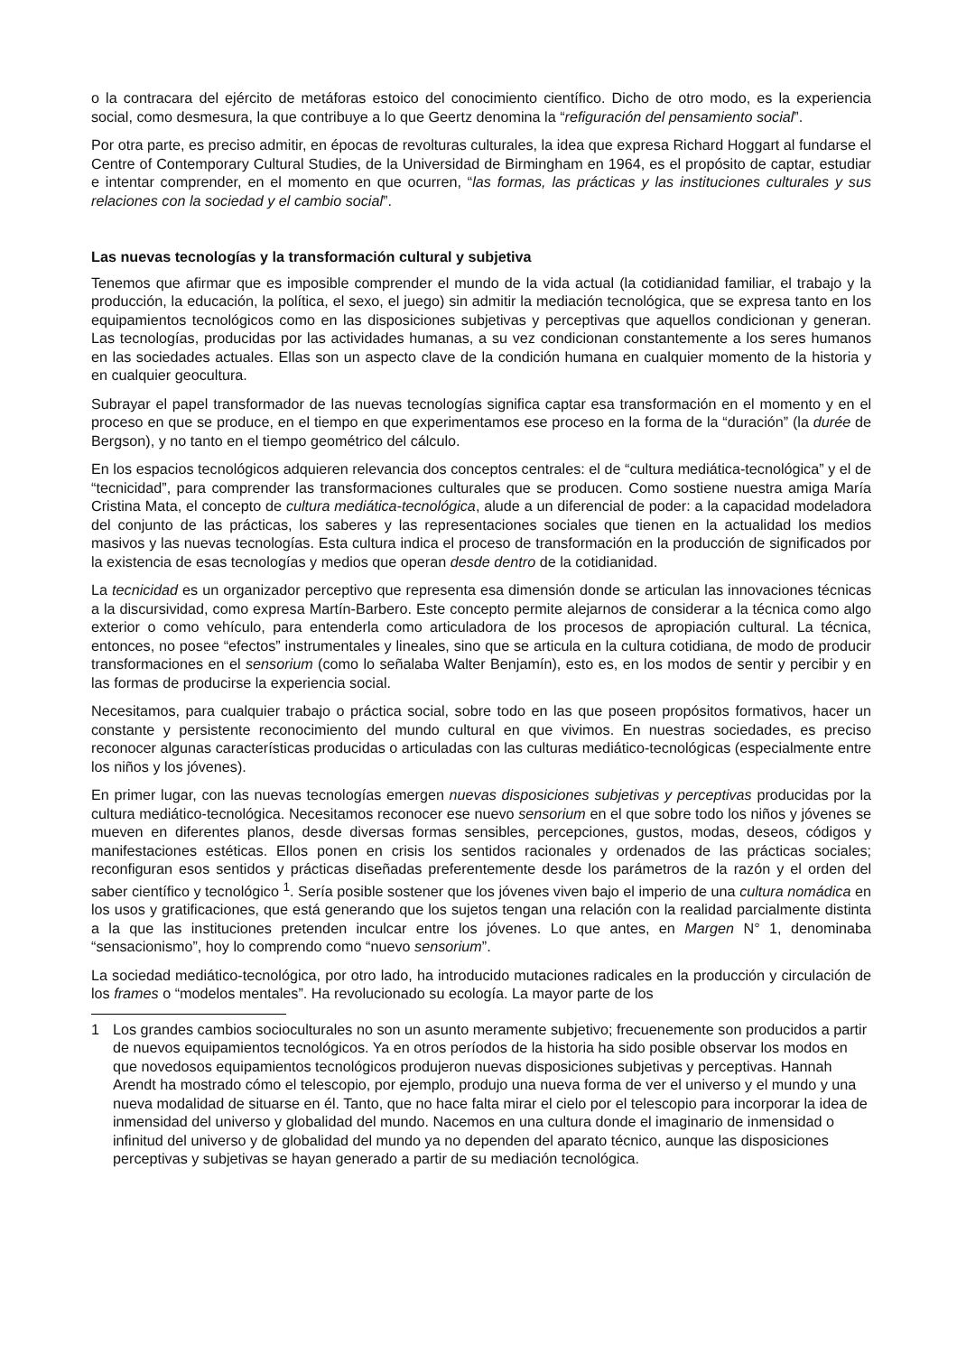o la contracara del ejército de metáforas estoico del conocimiento científico. Dicho de otro modo, es la experiencia social, como desmesura, la que contribuye a lo que Geertz denomina la “refiguración del pensamiento social”.
Por otra parte, es preciso admitir, en épocas de revolturas culturales, la idea que expresa Richard Hoggart al fundarse el Centre of Contemporary Cultural Studies, de la Universidad de Birmingham en 1964, es el propósito de captar, estudiar e intentar comprender, en el momento en que ocurren, “las formas, las prácticas y las instituciones culturales y sus relaciones con la sociedad y el cambio social”.
Las nuevas tecnologías y la transformación cultural y subjetiva
Tenemos que afirmar que es imposible comprender el mundo de la vida actual (la cotidianidad familiar, el trabajo y la producción, la educación, la política, el sexo, el juego) sin admitir la mediación tecnológica, que se expresa tanto en los equipamientos tecnológicos como en las disposiciones subjetivas y perceptivas que aquellos condicionan y generan. Las tecnologías, producidas por las actividades humanas, a su vez condicionan constantemente a los seres humanos en las sociedades actuales. Ellas son un aspecto clave de la condición humana en cualquier momento de la historia y en cualquier geocultura.
Subrayar el papel transformador de las nuevas tecnologías significa captar esa transformación en el momento y en el proceso en que se produce, en el tiempo en que experimentamos ese proceso en la forma de la “duración” (la durée de Bergson), y no tanto en el tiempo geométrico del cálculo.
En los espacios tecnológicos adquieren relevancia dos conceptos centrales: el de “cultura mediática-tecnológica” y el de “tecnicidad”, para comprender las transformaciones culturales que se producen. Como sostiene nuestra amiga María Cristina Mata, el concepto de cultura mediática-tecnológica, alude a un diferencial de poder: a la capacidad modeladora del conjunto de las prácticas, los saberes y las representaciones sociales que tienen en la actualidad los medios masivos y las nuevas tecnologías. Esta cultura indica el proceso de transformación en la producción de significados por la existencia de esas tecnologías y medios que operan desde dentro de la cotidianidad.
La tecnicidad es un organizador perceptivo que representa esa dimensión donde se articulan las innovaciones técnicas a la discursividad, como expresa Martín-Barbero. Este concepto permite alejarnos de considerar a la técnica como algo exterior o como vehículo, para entenderla como articuladora de los procesos de apropiación cultural. La técnica, entonces, no posee “efectos” instrumentales y lineales, sino que se articula en la cultura cotidiana, de modo de producir transformaciones en el sensorium (como lo señalaba Walter Benjamín), esto es, en los modos de sentir y percibir y en las formas de producirse la experiencia social.
Necesitamos, para cualquier trabajo o práctica social, sobre todo en las que poseen propósitos formativos, hacer un constante y persistente reconocimiento del mundo cultural en que vivimos. En nuestras sociedades, es preciso reconocer algunas características producidas o articuladas con las culturas mediático-tecnológicas (especialmente entre los niños y los jóvenes).
En primer lugar, con las nuevas tecnologías emergen nuevas disposiciones subjetivas y perceptivas producidas por la cultura mediático-tecnológica. Necesitamos reconocer ese nuevo sensorium en el que sobre todo los niños y jóvenes se mueven en diferentes planos, desde diversas formas sensibles, percepciones, gustos, modas, deseos, códigos y manifestaciones estéticas. Ellos ponen en crisis los sentidos racionales y ordenados de las prácticas sociales; reconfiguran esos sentidos y prácticas diseñadas preferentemente desde los parámetros de la razón y el orden del saber científico y tecnológico <sup>1</sup>. Sería posible sostener que los jóvenes viven bajo el imperio de una cultura nomádica en los usos y gratificaciones, que está generando que los sujetos tengan una relación con la realidad parcialmente distinta a la que las instituciones pretenden inculcar entre los jóvenes. Lo que antes, en Margen N° 1, denominaba “sensacionismo”, hoy lo comprendo como “nuevo sensorium”.
La sociedad mediático-tecnológica, por otro lado, ha introducido mutaciones radicales en la producción y circulación de los frames o “modelos mentales”. Ha revolucionado su ecología. La mayor parte de los
1 Los grandes cambios socioculturales no son un asunto meramente subjetivo; frecuenemente son producidos a partir de nuevos equipamientos tecnológicos. Ya en otros períodos de la historia ha sido posible observar los modos en que novedosos equipamientos tecnológicos produjeron nuevas disposiciones subjetivas y perceptivas. Hannah Arendt ha mostrado cómo el telescopio, por ejemplo, produjo una nueva forma de ver el universo y el mundo y una nueva modalidad de situarse en él. Tanto, que no hace falta mirar el cielo por el telescopio para incorporar la idea de inmensidad del universo y globalidad del mundo. Nacemos en una cultura donde el imaginario de inmensidad o infinitud del universo y de globalidad del mundo ya no dependen del aparato técnico, aunque las disposiciones perceptivas y subjetivas se hayan generado a partir de su mediación tecnológica.